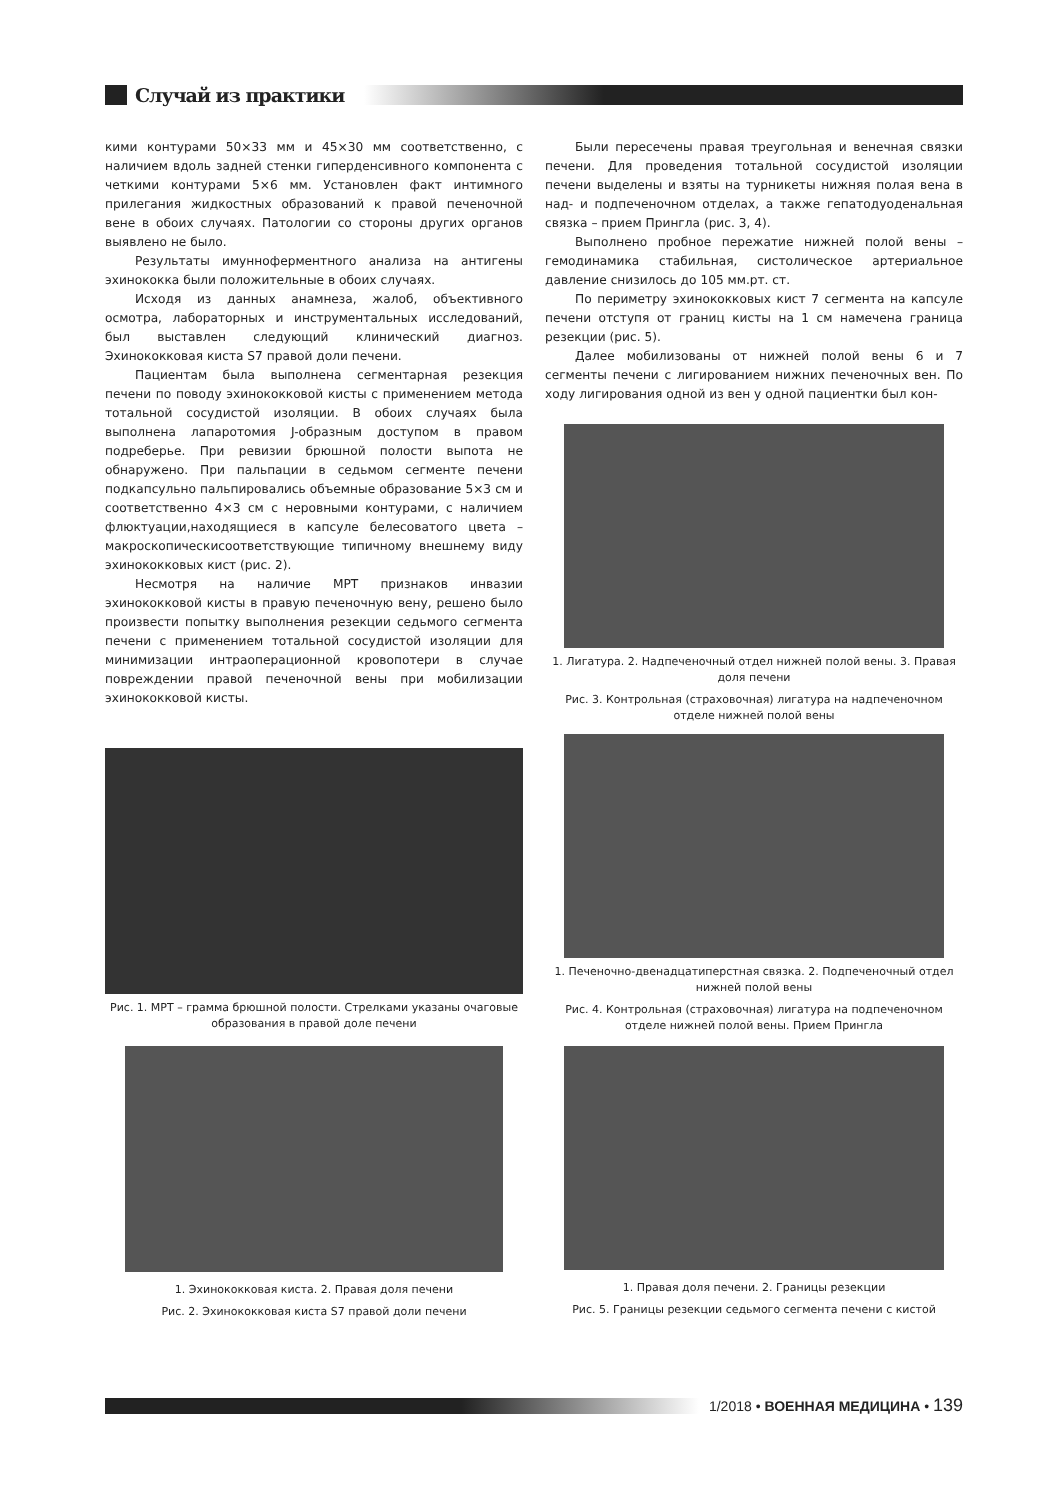Случай из практики
кими контурами 50×33 мм и 45×30 мм соответственно, с наличием вдоль задней стенки гиперденсивного компонента с четкими контурами 5×6 мм. Установлен факт интимного прилегания жидкостных образований к правой печеночной вене в обоих случаях. Патологии со стороны других органов выявлено не было.
Результаты имунноферментного анализа на антигены эхинококка были положительные в обоих случаях.
Исходя из данных анамнеза, жалоб, объективного осмотра, лабораторных и инструментальных исследований, был выставлен следующий клинический диагноз. Эхинококковая киста S7 правой доли печени.
Пациентам была выполнена сегментарная резекция печени по поводу эхинококковой кисты с применением метода тотальной сосудистой изоляции. В обоих случаях была выполнена лапаротомия J-образным доступом в правом подреберье. При ревизии брюшной полости выпота не обнаружено. При пальпации в седьмом сегменте печени подкапсульно пальпировались объемные образование 5×3 см и соответственно 4×3 см с неровными контурами, с наличием флюктуации,находящиеся в капсуле белесоватого цвета –макроскопическисоответствующие типичному внешнему виду эхинококковых кист (рис. 2).
Несмотря на наличие МРТ признаков инвазии эхинококковой кисты в правую печеночную вену, решено было произвести попытку выполнения резекции седьмого сегмента печени с применением тотальной сосудистой изоляции для минимизации интраоперационной кровопотери в случае повреждении правой печеночной вены при мобилизации эхинококковой кисты.
Рис. 1. МРТ – грамма брюшной полости. Стрелками указаны очаговые образования в правой доле печени
1. Эхинококковая киста. 2. Правая доля печени
Рис. 2. Эхинококковая киста S7 правой доли печени
Были пересечены правая треугольная и венечная связки печени. Для проведения тотальной сосудистой изоляции печени выделены и взяты на турникеты нижняя полая вена в над- и подпеченочном отделах, а также гепатодуоденальная связка – прием Прингла (рис. 3, 4).
Выполнено пробное пережатие нижней полой вены – гемодинамика стабильная, систолическое артериальное давление снизилось до 105 мм.рт. ст.
По периметру эхинококковых кист 7 сегмента на капсуле печени отступя от границ кисты на 1 см намечена граница резекции (рис. 5).
Далее мобилизованы от нижней полой вены 6 и 7 сегменты печени с лигированием нижних печеночных вен. По ходу лигирования одной из вен у одной пациентки был кон-
1. Лигатура. 2. Надпеченочный отдел нижней полой вены. 3. Правая доля печени
Рис. 3. Контрольная (страховочная) лигатура на надпеченочном отделе нижней полой вены
1. Печеночно-двенадцатиперстная связка. 2. Подпеченочный отдел нижней полой вены
Рис. 4. Контрольная (страховочная) лигатура на подпеченочном отделе нижней полой вены. Прием Прингла
1. Правая доля печени. 2. Границы резекции
Рис. 5. Границы резекции седьмого сегмента печени с кистой
1/2018 • ВОЕННАЯ МЕДИЦИНА • 139